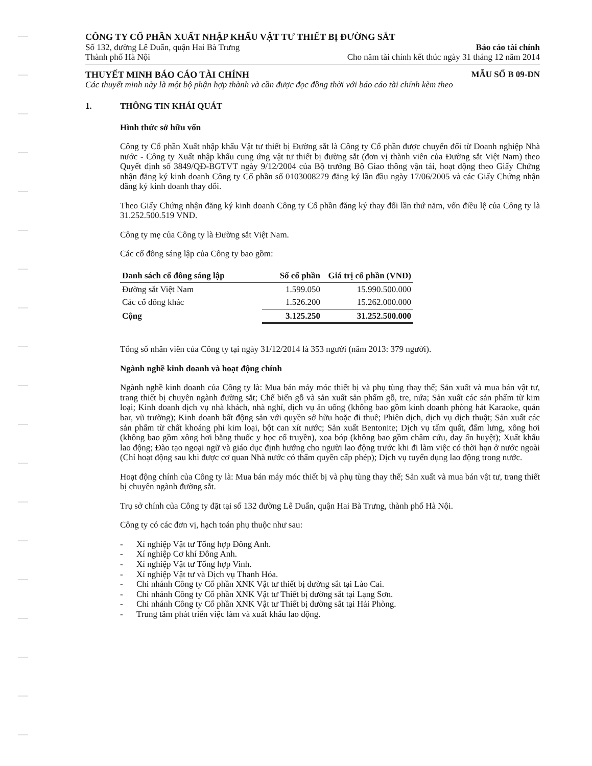CÔNG TY CỔ PHẦN XUẤT NHẬP KHẨU VẬT TƯ THIẾT BỊ ĐƯỜNG SẮT
Số 132, đường Lê Duẩn, quận Hai Bà Trưng
Thành phố Hà Nội
Báo cáo tài chính
Cho năm tài chính kết thúc ngày 31 tháng 12 năm 2014
THUYẾT MINH BÁO CÁO TÀI CHÍNH MẪU SỐ B 09-DN
Các thuyết minh này là một bộ phận hợp thành và cần được đọc đồng thời với báo cáo tài chính kèm theo
1. THÔNG TIN KHÁI QUÁT
Hình thức sở hữu vốn
Công ty Cổ phần Xuất nhập khẩu Vật tư thiết bị Đường sắt là Công ty Cổ phần được chuyển đổi từ Doanh nghiệp Nhà nước - Công ty Xuất nhập khẩu cung ứng vật tư thiết bị đường sắt (đơn vị thành viên của Đường sắt Việt Nam) theo Quyết định số 3849/QĐ-BGTVT ngày 9/12/2004 của Bộ trưởng Bộ Giao thông vận tải, hoạt động theo Giấy Chứng nhận đăng ký kinh doanh Công ty Cổ phần số 0103008279 đăng ký lần đầu ngày 17/06/2005 và các Giấy Chứng nhận đăng ký kinh doanh thay đổi.
Theo Giấy Chứng nhận đăng ký kinh doanh Công ty Cổ phần đăng ký thay đổi lần thứ năm, vốn điều lệ của Công ty là 31.252.500.519 VND.
Công ty mẹ của Công ty là Đường sắt Việt Nam.
Các cổ đông sáng lập của Công ty bao gồm:
| Danh sách cổ đông sáng lập | Số cổ phần | Giá trị cổ phần (VND) |
| --- | --- | --- |
| Đường sắt Việt Nam | 1.599.050 | 15.990.500.000 |
| Các cổ đông khác | 1.526.200 | 15.262.000.000 |
| Cộng | 3.125.250 | 31.252.500.000 |
Tổng số nhân viên của Công ty tại ngày 31/12/2014 là 353 người (năm 2013: 379 người).
Ngành nghề kinh doanh và hoạt động chính
Ngành nghề kinh doanh của Công ty là: Mua bán máy móc thiết bị và phụ tùng thay thế; Sản xuất và mua bán vật tư, trang thiết bị chuyên ngành đường sắt; Chế biến gỗ và sản xuất sản phẩm gỗ, tre, nứa; Sản xuất các sản phẩm từ kim loại; Kinh doanh dịch vụ nhà khách, nhà nghỉ, dịch vụ ăn uống (không bao gồm kinh doanh phòng hát Karaoke, quán bar, vũ trường); Kinh doanh bất động sản với quyền sở hữu hoặc đi thuê; Phiên dịch, dịch vụ dịch thuật; Sản xuất các sản phẩm từ chất khoáng phi kim loại, bột can xít nước; Sản xuất Bentonite; Dịch vụ tẩm quất, đấm lưng, xông hơi (không bao gồm xông hơi bằng thuốc y học cổ truyền), xoa bóp (không bao gồm châm cứu, day ấn huyệt); Xuất khẩu lao động; Đào tạo ngoại ngữ và giáo dục định hướng cho người lao động trước khi đi làm việc có thời hạn ở nước ngoài (Chỉ hoạt động sau khi được cơ quan Nhà nước có thẩm quyền cấp phép); Dịch vụ tuyển dụng lao động trong nước.
Hoạt động chính của Công ty là: Mua bán máy móc thiết bị và phụ tùng thay thế; Sản xuất và mua bán vật tư, trang thiết bị chuyên ngành đường sắt.
Trụ sở chính của Công ty đặt tại số 132 đường Lê Duẩn, quận Hai Bà Trưng, thành phố Hà Nội.
Công ty có các đơn vị, hạch toán phụ thuộc như sau:
- Xí nghiệp Vật tư Tổng hợp Đông Anh.
- Xí nghiệp Cơ khí Đông Anh.
- Xí nghiệp Vật tư Tổng hợp Vinh.
- Xí nghiệp Vật tư và Dịch vụ Thanh Hóa.
- Chi nhánh Công ty Cổ phần XNK Vật tư thiết bị đường sắt tại Lào Cai.
- Chi nhánh Công ty Cổ phần XNK Vật tư Thiết bị đường sắt tại Lạng Sơn.
- Chi nhánh Công ty Cổ phần XNK Vật tư Thiết bị đường sắt tại Hải Phòng.
- Trung tâm phát triển việc làm và xuất khẩu lao động.